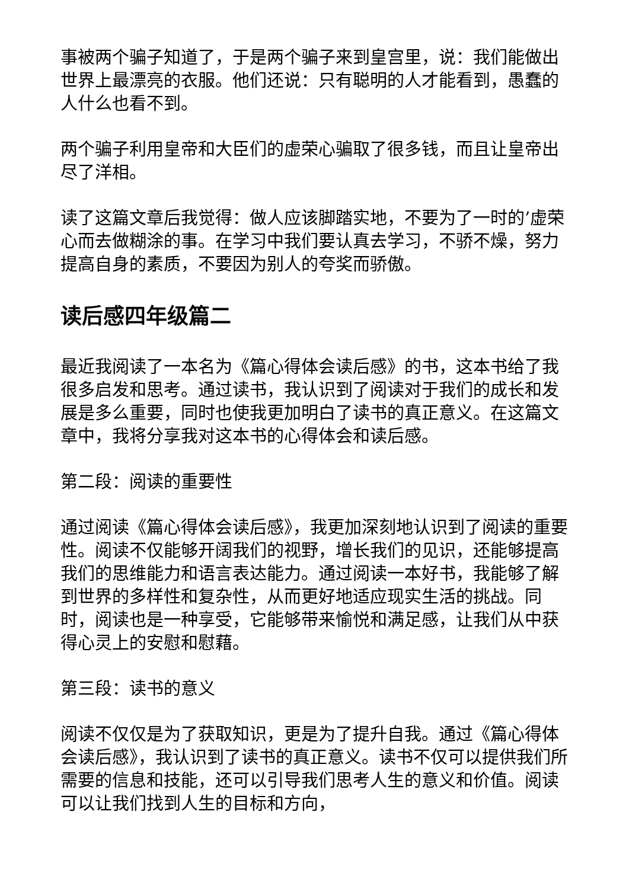事被两个骗子知道了，于是两个骗子来到皇宫里，说：我们能做出世界上最漂亮的衣服。他们还说：只有聪明的人才能看到，愚蠢的人什么也看不到。
两个骗子利用皇帝和大臣们的虚荣心骗取了很多钱，而且让皇帝出尽了洋相。
读了这篇文章后我觉得：做人应该脚踏实地，不要为了一时的’虚荣心而去做糊涂的事。在学习中我们要认真去学习，不骄不燥，努力提高自身的素质，不要因为别人的夸奖而骄傲。
读后感四年级篇二
最近我阅读了一本名为《篇心得体会读后感》的书，这本书给了我很多启发和思考。通过读书，我认识到了阅读对于我们的成长和发展是多么重要，同时也使我更加明白了读书的真正意义。在这篇文章中，我将分享我对这本书的心得体会和读后感。
第二段：阅读的重要性
通过阅读《篇心得体会读后感》，我更加深刻地认识到了阅读的重要性。阅读不仅能够开阔我们的视野，增长我们的见识，还能够提高我们的思维能力和语言表达能力。通过阅读一本好书，我能够了解到世界的多样性和复杂性，从而更好地适应现实生活的挑战。同时，阅读也是一种享受，它能够带来愉悦和满足感，让我们从中获得心灵上的安慰和慰藉。
第三段：读书的意义
阅读不仅仅是为了获取知识，更是为了提升自我。通过《篇心得体会读后感》，我认识到了读书的真正意义。读书不仅可以提供我们所需要的信息和技能，还可以引导我们思考人生的意义和价值。阅读可以让我们找到人生的目标和方向，